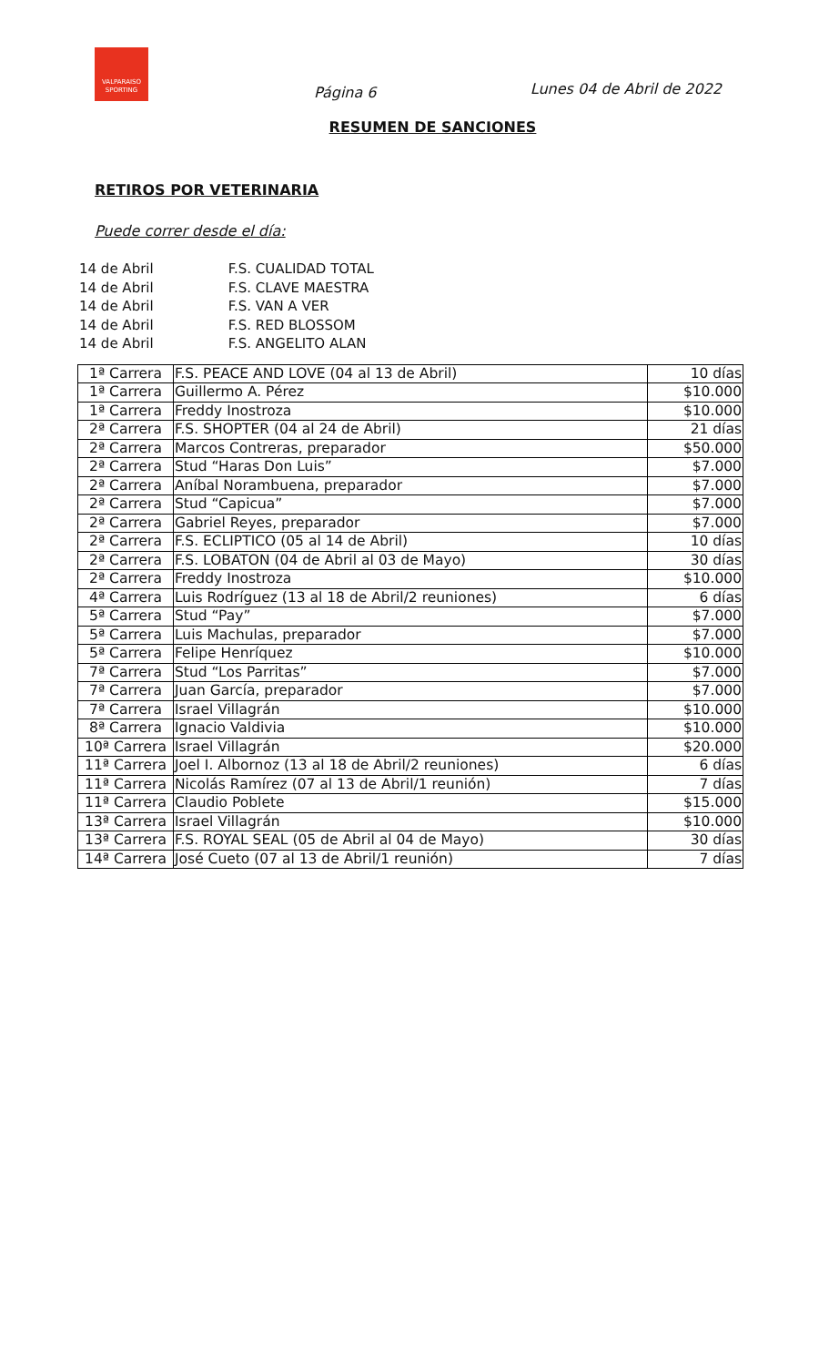VALPARAISO
SPORTING
Página 6
Lunes 04 de Abril de 2022
RESUMEN DE SANCIONES
RETIROS POR VETERINARIA
Puede correr desde el día:
14 de Abril F.S. CUALIDAD TOTAL
14 de Abril F.S. CLAVE MAESTRA
14 de Abril F.S. VAN A VER
14 de Abril F.S. RED BLOSSOM
14 de Abril F.S. ANGELITO ALAN
| 1ª Carrera | F.S. PEACE AND LOVE (04 al 13 de Abril) | 10 días |
| 1ª Carrera | Guillermo A. Pérez | $10.000 |
| 1ª Carrera | Freddy Inostroza | $10.000 |
| 2ª Carrera | F.S. SHOPTER (04 al 24 de Abril) | 21 días |
| 2ª Carrera | Marcos Contreras, preparador | $50.000 |
| 2ª Carrera | Stud “Haras Don Luis” | $7.000 |
| 2ª Carrera | Aníbal Norambuena, preparador | $7.000 |
| 2ª Carrera | Stud “Capicua” | $7.000 |
| 2ª Carrera | Gabriel Reyes, preparador | $7.000 |
| 2ª Carrera | F.S. ECLIPTICO (05 al 14 de Abril) | 10 días |
| 2ª Carrera | F.S. LOBATON (04 de Abril al 03 de Mayo) | 30 días |
| 2ª Carrera | Freddy Inostroza | $10.000 |
| 4ª Carrera | Luis Rodríguez (13 al 18 de Abril/2 reuniones) | 6 días |
| 5ª Carrera | Stud “Pay” | $7.000 |
| 5ª Carrera | Luis Machulas, preparador | $7.000 |
| 5ª Carrera | Felipe Henríquez | $10.000 |
| 7ª Carrera | Stud “Los Parritas” | $7.000 |
| 7ª Carrera | Juan García, preparador | $7.000 |
| 7ª Carrera | Israel Villagrán | $10.000 |
| 8ª Carrera | Ignacio Valdivia | $10.000 |
| 10ª Carrera | Israel Villagrán | $20.000 |
| 11ª Carrera | Joel I. Albornoz (13 al 18 de Abril/2 reuniones) | 6 días |
| 11ª Carrera | Nicolás Ramírez (07 al 13 de Abril/1 reunión) | 7 días |
| 11ª Carrera | Claudio Poblete | $15.000 |
| 13ª Carrera | Israel Villagrán | $10.000 |
| 13ª Carrera | F.S. ROYAL SEAL (05 de Abril al 04 de Mayo) | 30 días |
| 14ª Carrera | José Cueto (07 al 13 de Abril/1 reunión) | 7 días |